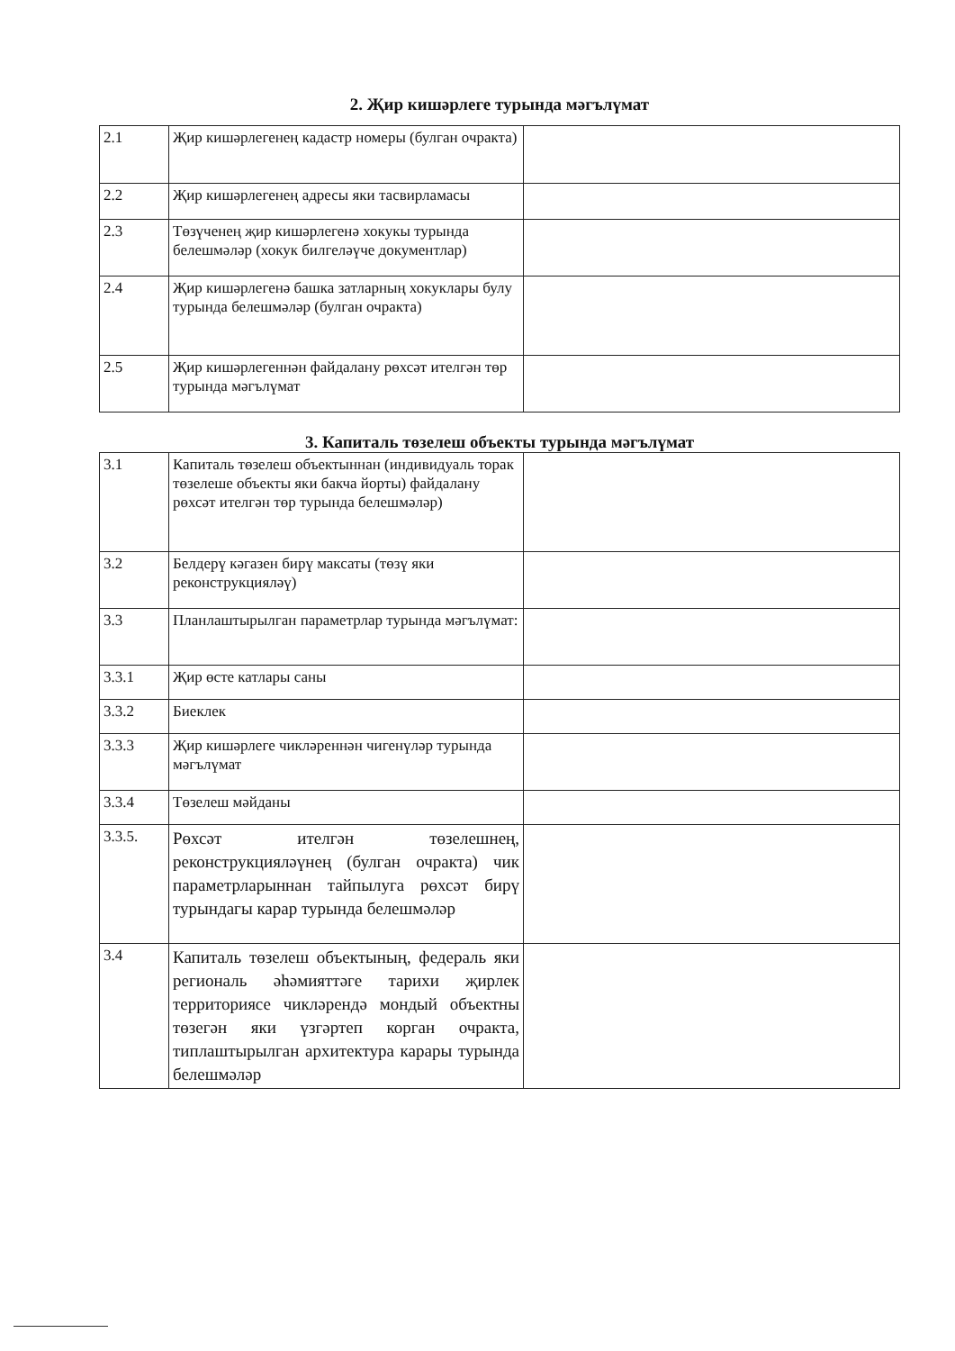2. Җир кишәрлеге турында мәгълүмат
| 2.1 | Җир кишәрлегенең кадастр номеры (булган очракта) | |
| 2.2 | Җир кишәрлегенең адресы яки тасвирламасы | |
| 2.3 | Төзүченең җир кишәрлегенә хокукы турында белешмәләр (хокук билгеләүче документлар) | |
| 2.4 | Җир кишәрлегенә башка затларның хокуклары булу турында белешмәләр (булган очракта) | |
| 2.5 | Җир кишәрлегеннән файдалану рөхсәт ителгән төр турында мәгълүмат | |
3. Капиталь төзелеш объекты турында мәгълүмат
| 3.1 | Капиталь төзелеш объектыннан (индивидуаль торак төзелеше объекты яки бакча йорты) файдалану рөхсәт ителгән төр турында белешмәләр) | |
| 3.2 | Белдерү кәгазен бирү максаты (төзү яки реконструкцияләү) | |
| 3.3 | Планлаштырылган параметрлар турында мәгълүмат: | |
| 3.3.1 | Җир өсте катлары саны | |
| 3.3.2 | Биеклек | |
| 3.3.3 | Җир кишәрлеге чикләреннән чигенүләр турында мәгълүмат | |
| 3.3.4 | Төзелеш мәйданы | |
| 3.3.5. | Рөхсәт ителгән төзелешнең, реконструкцияләүнең (булган очракта) чик параметрларыннан тайпылуга рөхсәт бирү турындагы карар турында белешмәләр | |
| 3.4 | Капиталь төзелеш объектының, федераль яки региональ әһәмияттәге тарихи җирлек территориясе чикләрендә мондый объектны төзегән яки үзгәртеп корган очракта, типлаштырылган архитектура карары турында белешмәләр | |